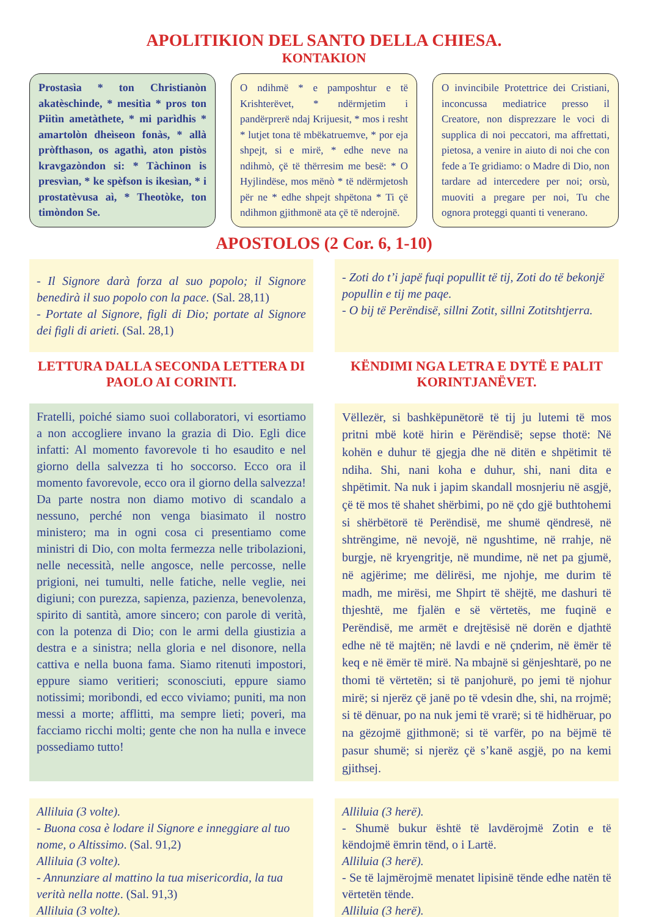APOLITIKION DEL SANTO DELLA CHIESA.
KONTAKION
Prostasìa * ton Christianòn akatèschinde, * mesitìa * pros ton Piitìn ametàthete, * mi parìdhis * amartolòn dheìseon fonàs, * allà pròfthason, os agathì, aton pistòs kravgazòndon si: * Tàchinon is presvìan, * ke spèfson is ikesìan, * i prostatèvusa aì, * Theotòke, ton timòndon Se.
O ndihmë * e pamposhtur e të Krishterëvet, * ndërmjetim i pandërprerë ndaj Krijuesit, * mos i resht * lutjet tona të mbëkatruemve, * por eja shpejt, si e mirë, * edhe neve na ndihmò, çë të thërresim me besë: * O Hyjlindëse, mos mënò * të ndërmjetosh për ne * edhe shpejt shpëtona * Ti çë ndihmon gjithmonë ata çë të nderojnë.
O invincibile Protettrice dei Cristiani, inconcussa mediatrice presso il Creatore, non disprezzare le voci di supplica di noi peccatori, ma affrettati, pietosa, a venire in aiuto di noi che con fede a Te gridiamo: o Madre di Dio, non tardare ad intercedere per noi; orsù, muoviti a pregare per noi, Tu che ognora proteggi quanti ti venerano.
APOSTOLOS (2 Cor. 6, 1-10)
- Il Signore darà forza al suo popolo; il Signore benedirà il suo popolo con la pace. (Sal. 28,11)
- Portate al Signore, figli di Dio; portate al Signore dei figli di arieti. (Sal. 28,1)
- Zoti do t’i japë fuqi popullit të tij, Zoti do të bekonjë popullin e tij me paqe.
- O bij të Perëndisë, sillni Zotit, sillni Zotitshtjerra.
LETTURA DALLA SECONDA LETTERA DI PAOLO AI CORINTI.
KËNDIMI NGA LETRA E DYTË E PALIT KORINTJANËVET.
Fratelli, poiché siamo suoi collaboratori, vi esortiamo a non accogliere invano la grazia di Dio. Egli dice infatti: Al momento favorevole ti ho esaudito e nel giorno della salvezza ti ho soccorso. Ecco ora il momento favorevole, ecco ora il giorno della salvezza! Da parte nostra non diamo motivo di scandalo a nessuno, perché non venga biasimato il nostro ministero; ma in ogni cosa ci presentiamo come ministri di Dio, con molta fermezza nelle tribolazioni, nelle necessità, nelle angosce, nelle percosse, nelle prigioni, nei tumulti, nelle fatiche, nelle veglie, nei digiuni; con purezza, sapienza, pazienza, benevolenza, spirito di santità, amore sincero; con parole di verità, con la potenza di Dio; con le armi della giustizia a destra e a sinistra; nella gloria e nel disonore, nella cattiva e nella buona fama. Siamo ritenuti impostori, eppure siamo veritieri; sconosciuti, eppure siamo notissimi; moribondi, ed ecco viviamo; puniti, ma non messi a morte; afflitti, ma sempre lieti; poveri, ma facciamo ricchi molti; gente che non ha nulla e invece possediamo tutto!
Vëllezër, si bashkëpunëtorë të tij ju lutemi të mos pritni mbë kotë hirin e Përëndisë; sepse thotë: Në kohën e duhur të gjegja dhe në ditën e shpëtimit të ndiha. Shi, nani koha e duhur, shi, nani dita e shpëtimit. Na nuk i japim skandall mosnjeriu në asgjë, çë të mos të shahet shërbimi, po në çdo gjë buthtohemi si shërbëtorë të Perëndisë, me shumë qëndresë, në shtrëngime, në nevojë, në ngushtime, në rrahje, në burgje, në kryengritje, në mundime, në net pa gjumë, në agjërime; me dëlirësi, me njohje, me durim të madh, me mirësi, me Shpirt të shëjtë, me dashuri të thjeshtë, me fjalën e së vërtetës, me fuqinë e Perëndisë, me armët e drejtësisë në dorën e djathtë edhe në të majtën; në lavdi e në çnderim, në ëmër të keq e në ëmër të mirë. Na mbajnë si gënjeshtarë, po ne thomi të vërtetën; si të panjohurë, po jemi të njohur mirë; si njerëz çë janë po të vdesin dhe, shi, na rrojmë; si të dënuar, po na nuk jemi të vrarë; si të hidhëruar, po na gëzojmë gjithmonë; si të varfër, po na bëjmë të pasur shumë; si njerëz çë s’kanë asgjë, po na kemi gjithsej.
Alliluia (3 volte).
- Buona cosa è lodare il Signore e inneggiare al tuo nome, o Altissimo. (Sal. 91,2)
Alliluia (3 volte).
- Annunziare al mattino la tua misericordia, la tua verità nella notte. (Sal. 91,3)
Alliluia (3 volte).
Alliluia (3 herë).
- Shumë bukur është të lavdërojmë Zotin e të këndojmë ëmrin tënd, o i Lartë.
Alliluia (3 herë).
- Se të lajmërojmë menatet lipisinë tënde edhe natën të vërtetën tënde.
Alliluia (3 herë).